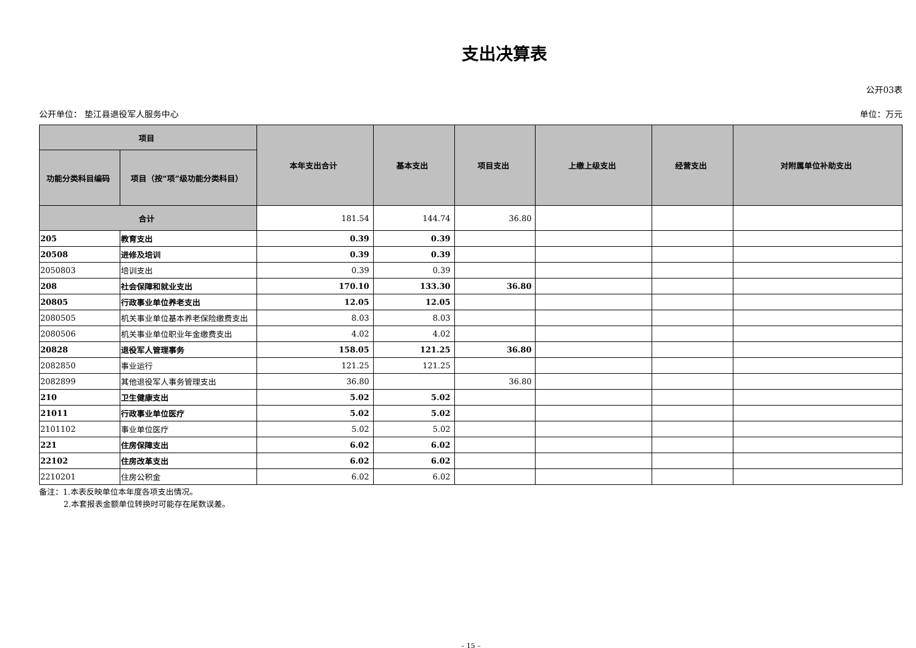支出决算表
公开03表
公开单位： 垫江县退役军人服务中心 单位：万元
| 项目 | | 本年支出合计 | 基本支出 | 项目支出 | 上缴上级支出 | 经营支出 | 对附属单位补助支出 |
| --- | --- | --- | --- | --- | --- | --- | --- |
| 功能分类科目编码 | 项目（按“项”级功能分类科目） | | | | | | |
| 合计 | | 181.54 | 144.74 | 36.80 | | | |
| 205 | 教育支出 | 0.39 | 0.39 | | | | |
| 20508 | 进修及培训 | 0.39 | 0.39 | | | | |
| 2050803 | 培训支出 | 0.39 | 0.39 | | | | |
| 208 | 社会保障和就业支出 | 170.10 | 133.30 | 36.80 | | | |
| 20805 | 行政事业单位养老支出 | 12.05 | 12.05 | | | | |
| 2080505 | 机关事业单位基本养老保险缴费支出 | 8.03 | 8.03 | | | | |
| 2080506 | 机关事业单位职业年金缴费支出 | 4.02 | 4.02 | | | | |
| 20828 | 退役军人管理事务 | 158.05 | 121.25 | 36.80 | | | |
| 2082850 | 事业运行 | 121.25 | 121.25 | | | | |
| 2082899 | 其他退役军人事务管理支出 | 36.80 | | 36.80 | | | |
| 210 | 卫生健康支出 | 5.02 | 5.02 | | | | |
| 21011 | 行政事业单位医疗 | 5.02 | 5.02 | | | | |
| 2101102 | 事业单位医疗 | 5.02 | 5.02 | | | | |
| 221 | 住房保障支出 | 6.02 | 6.02 | | | | |
| 22102 | 住房改革支出 | 6.02 | 6.02 | | | | |
| 2210201 | 住房公积金 | 6.02 | 6.02 | | | | |
备注：1.本表反映单位本年度各项支出情况。
2.本套报表金额单位转换时可能存在尾数误差。
– 15 –